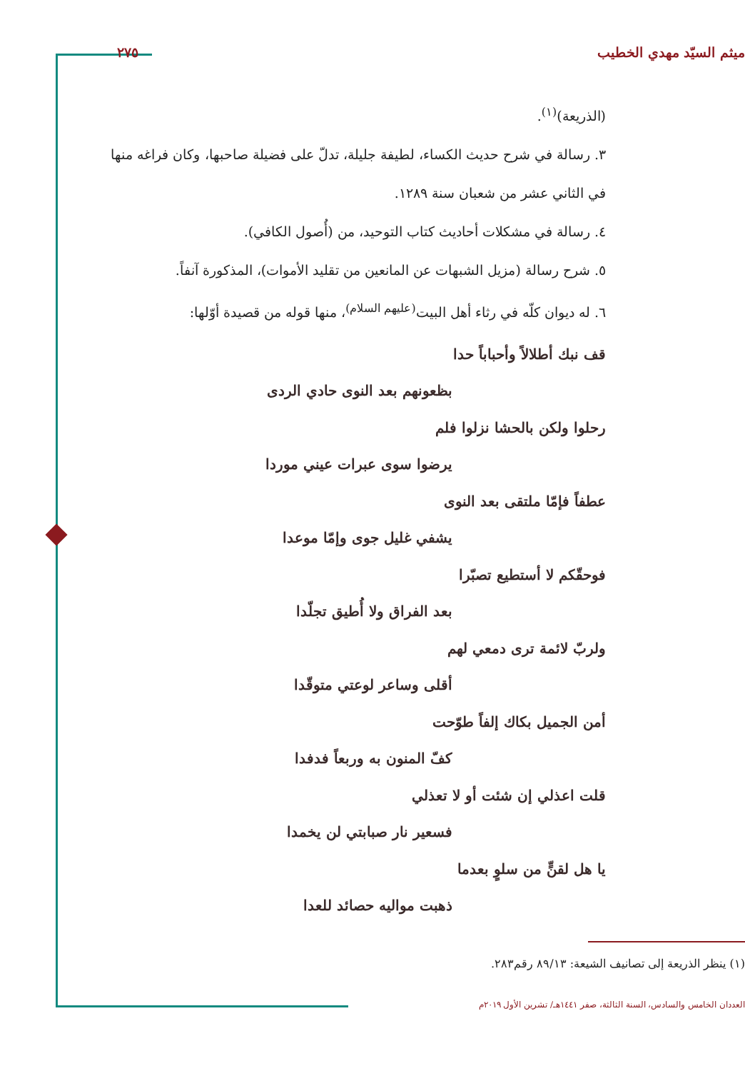ميثم السيّد مهدي الخطيب ٢٧٥
(الذريعة)<sup>(١)</sup>.
٣. رسالة في شرح حديث الكساء، لطيفة جليلة، تدلّ على فضيلة صاحبها، وكان فراغه منها في الثاني عشر من شعبان سنة ١٢٨٩.
٤. رسالة في مشكلات أحاديث كتاب التوحيد، من (أُصول الكافي).
٥. شرح رسالة (مزيل الشبهات عن المانعين من تقليد الأموات)، المذكورة آنفاً.
٦. له ديوان كلّه في رثاء أهل البيت<sup>(عليهم السلام)</sup>، منها قوله من قصيدة أوّلها:
قف نبك أطلالاً وأحباباً حدا
بظعونهم بعد النوى حادي الردى
رحلوا ولكن بالحشا نزلوا فلم
يرضوا سوى عبرات عيني موردا
عطفاً فإمّا ملتقى بعد النوى
يشفي غليل جوى وإمّا موعدا
فوحقّكم لا أستطيع تصبّرا
بعد الفراق ولا أُطيق تجلّدا
ولربّ لائمة ترى دمعي لهم
أقلى وساعر لوعتي متوقّدا
أمن الجميل بكاك إلفاً طوّحت
كفّ المنون به وربعاً فدفدا
قلت اعذلي إن شئت أو لا تعذلي
فسعير نار صبابتي لن يخمدا
يا هل لقنٍّ من سلوٍ بعدما
ذهبت مواليه حصائد للعدا
(١) ينظر الذريعة إلى تصانيف الشيعة: ٨٩/١٣ رقم٢٨٣.
العددان الخامس والسادس، السنة الثالثة، صفر ١٤٤١هـ/ تشرين الأول ٢٠١٩م